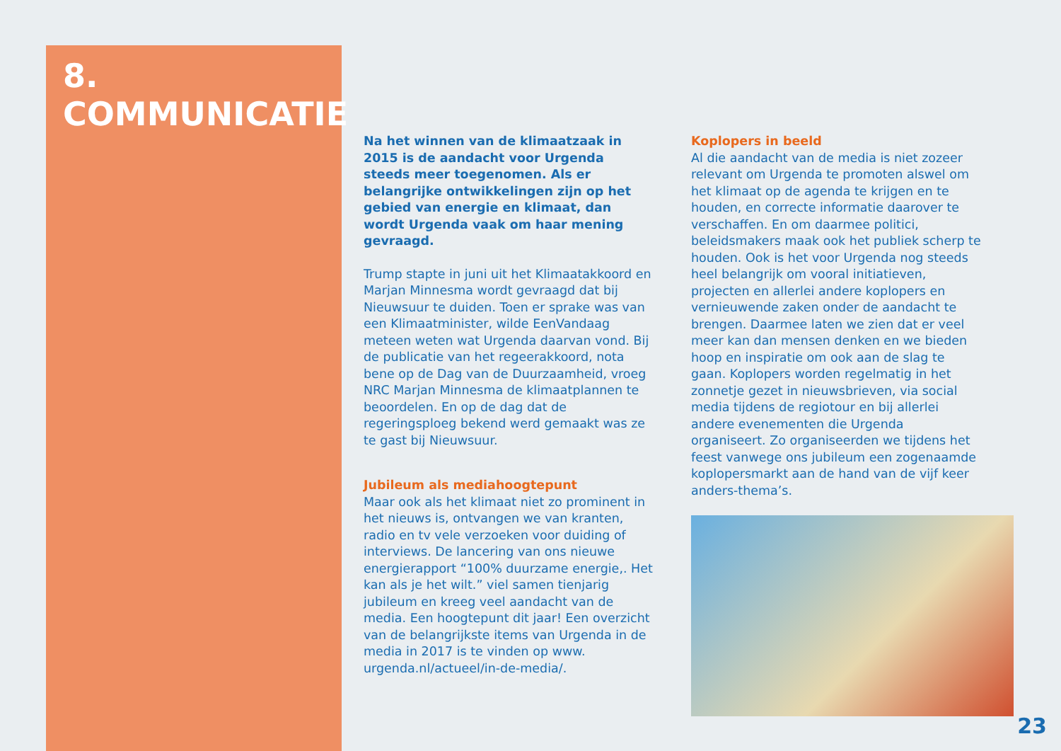8.
COMMUNICATIE
Na het winnen van de klimaatzaak in 2015 is de aandacht voor Urgenda steeds meer toegenomen. Als er belangrijke ontwikkelingen zijn op het gebied van energie en klimaat, dan wordt Urgenda vaak om haar mening gevraagd.
Trump stapte in juni uit het Klimaatakkoord en Marjan Minnesma wordt gevraagd dat bij Nieuwsuur te duiden. Toen er sprake was van een Klimaatminister, wilde EenVandaag meteen weten wat Urgenda daarvan vond. Bij de publicatie van het regeerakkoord, nota bene op de Dag van de Duurzaamheid, vroeg NRC Marjan Minnesma de klimaatplannen te beoordelen. En op de dag dat de regeringsploeg bekend werd gemaakt was ze te gast bij Nieuwsuur.
Jubileum als mediahoogtepunt
Maar ook als het klimaat niet zo prominent in het nieuws is, ontvangen we van kranten, radio en tv vele verzoeken voor duiding of interviews. De lancering van ons nieuwe energierapport “100% duurzame energie,. Het kan als je het wilt.” viel samen tienjarig jubileum en kreeg veel aandacht van de media. Een hoogtepunt dit jaar! Een overzicht van de belangrijkste items van Urgenda in de media in 2017 is te vinden op www. urgenda.nl/actueel/in-de-media/.
Koplopers in beeld
Al die aandacht van de media is niet zozeer relevant om Urgenda te promoten alswel om het klimaat op de agenda te krijgen en te houden, en correcte informatie daarover te verschaffen. En om daarmee politici, beleidsmakers maak ook het publiek scherp te houden. Ook is het voor Urgenda nog steeds heel belangrijk om vooral initiatieven, projecten en allerlei andere koplopers en vernieuwende zaken onder de aandacht te brengen. Daarmee laten we zien dat er veel meer kan dan mensen denken en we bieden hoop en inspiratie om ook aan de slag te gaan. Koplopers worden regelmatig in het zonnetje gezet in nieuwsbrieven, via social media tijdens de regiotour en bij allerlei andere evenementen die Urgenda organiseert. Zo organiseerden we tijdens het feest vanwege ons jubileum een zogenaamde koplopersmarkt aan de hand van de vijf keer anders-thema’s.
23